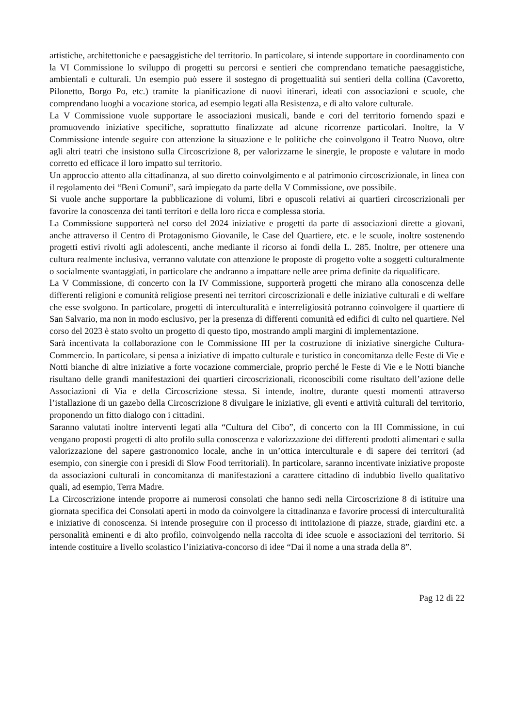artistiche, architettoniche e paesaggistiche del territorio. In particolare, si intende supportare in coordinamento con la VI Commissione lo sviluppo di progetti su percorsi e sentieri che comprendano tematiche paesaggistiche, ambientali e culturali. Un esempio può essere il sostegno di progettualità sui sentieri della collina (Cavoretto, Pilonetto, Borgo Po, etc.) tramite la pianificazione di nuovi itinerari, ideati con associazioni e scuole, che comprendano luoghi a vocazione storica, ad esempio legati alla Resistenza, e di alto valore culturale.
La V Commissione vuole supportare le associazioni musicali, bande e cori del territorio fornendo spazi e promuovendo iniziative specifiche, soprattutto finalizzate ad alcune ricorrenze particolari. Inoltre, la V Commissione intende seguire con attenzione la situazione e le politiche che coinvolgono il Teatro Nuovo, oltre agli altri teatri che insistono sulla Circoscrizione 8, per valorizzarne le sinergie, le proposte e valutare in modo corretto ed efficace il loro impatto sul territorio.
Un approccio attento alla cittadinanza, al suo diretto coinvolgimento e al patrimonio circoscrizionale, in linea con il regolamento dei “Beni Comuni”, sarà impiegato da parte della V Commissione, ove possibile.
Si vuole anche supportare la pubblicazione di volumi, libri e opuscoli relativi ai quartieri circoscrizionali per favorire la conoscenza dei tanti territori e della loro ricca e complessa storia.
La Commissione supporterà nel corso del 2024 iniziative e progetti da parte di associazioni dirette a giovani, anche attraverso il Centro di Protagonismo Giovanile, le Case del Quartiere, etc. e le scuole, inoltre sostenendo progetti estivi rivolti agli adolescenti, anche mediante il ricorso ai fondi della L. 285. Inoltre, per ottenere una cultura realmente inclusiva, verranno valutate con attenzione le proposte di progetto volte a soggetti culturalmente o socialmente svantaggiati, in particolare che andranno a impattare nelle aree prima definite da riqualificare.
La V Commissione, di concerto con la IV Commissione, supporterà progetti che mirano alla conoscenza delle differenti religioni e comunità religiose presenti nei territori circoscrizionali e delle iniziative culturali e di welfare che esse svolgono. In particolare, progetti di interculturalità e interreligiosità potranno coinvolgere il quartiere di San Salvario, ma non in modo esclusivo, per la presenza di differenti comunità ed edifici di culto nel quartiere. Nel corso del 2023 è stato svolto un progetto di questo tipo, mostrando ampli margini di implementazione.
Sarà incentivata la collaborazione con le Commissione III per la costruzione di iniziative sinergiche Cultura-Commercio. In particolare, si pensa a iniziative di impatto culturale e turistico in concomitanza delle Feste di Vie e Notti bianche di altre iniziative a forte vocazione commerciale, proprio perché le Feste di Vie e le Notti bianche risultano delle grandi manifestazioni dei quartieri circoscrizionali, riconoscibili come risultato dell’azione delle Associazioni di Via e della Circoscrizione stessa. Si intende, inoltre, durante questi momenti attraverso l’istallazione di un gazebo della Circoscrizione 8 divulgare le iniziative, gli eventi e attività culturali del territorio, proponendo un fitto dialogo con i cittadini.
Saranno valutati inoltre interventi legati alla “Cultura del Cibo”, di concerto con la III Commissione, in cui vengano proposti progetti di alto profilo sulla conoscenza e valorizzazione dei differenti prodotti alimentari e sulla valorizzazione del sapere gastronomico locale, anche in un’ottica interculturale e di sapere dei territori (ad esempio, con sinergie con i presidi di Slow Food territoriali). In particolare, saranno incentivate iniziative proposte da associazioni culturali in concomitanza di manifestazioni a carattere cittadino di indubbio livello qualitativo quali, ad esempio, Terra Madre.
La Circoscrizione intende proporre ai numerosi consolati che hanno sedi nella Circoscrizione 8 di istituire una giornata specifica dei Consolati aperti in modo da coinvolgere la cittadinanza e favorire processi di interculturalità e iniziative di conoscenza. Si intende proseguire con il processo di intitolazione di piazze, strade, giardini etc. a personalità eminenti e di alto profilo, coinvolgendo nella raccolta di idee scuole e associazioni del territorio. Si intende costituire a livello scolastico l’iniziativa-concorso di idee “Dai il nome a una strada della 8”.
Pag 12 di 22